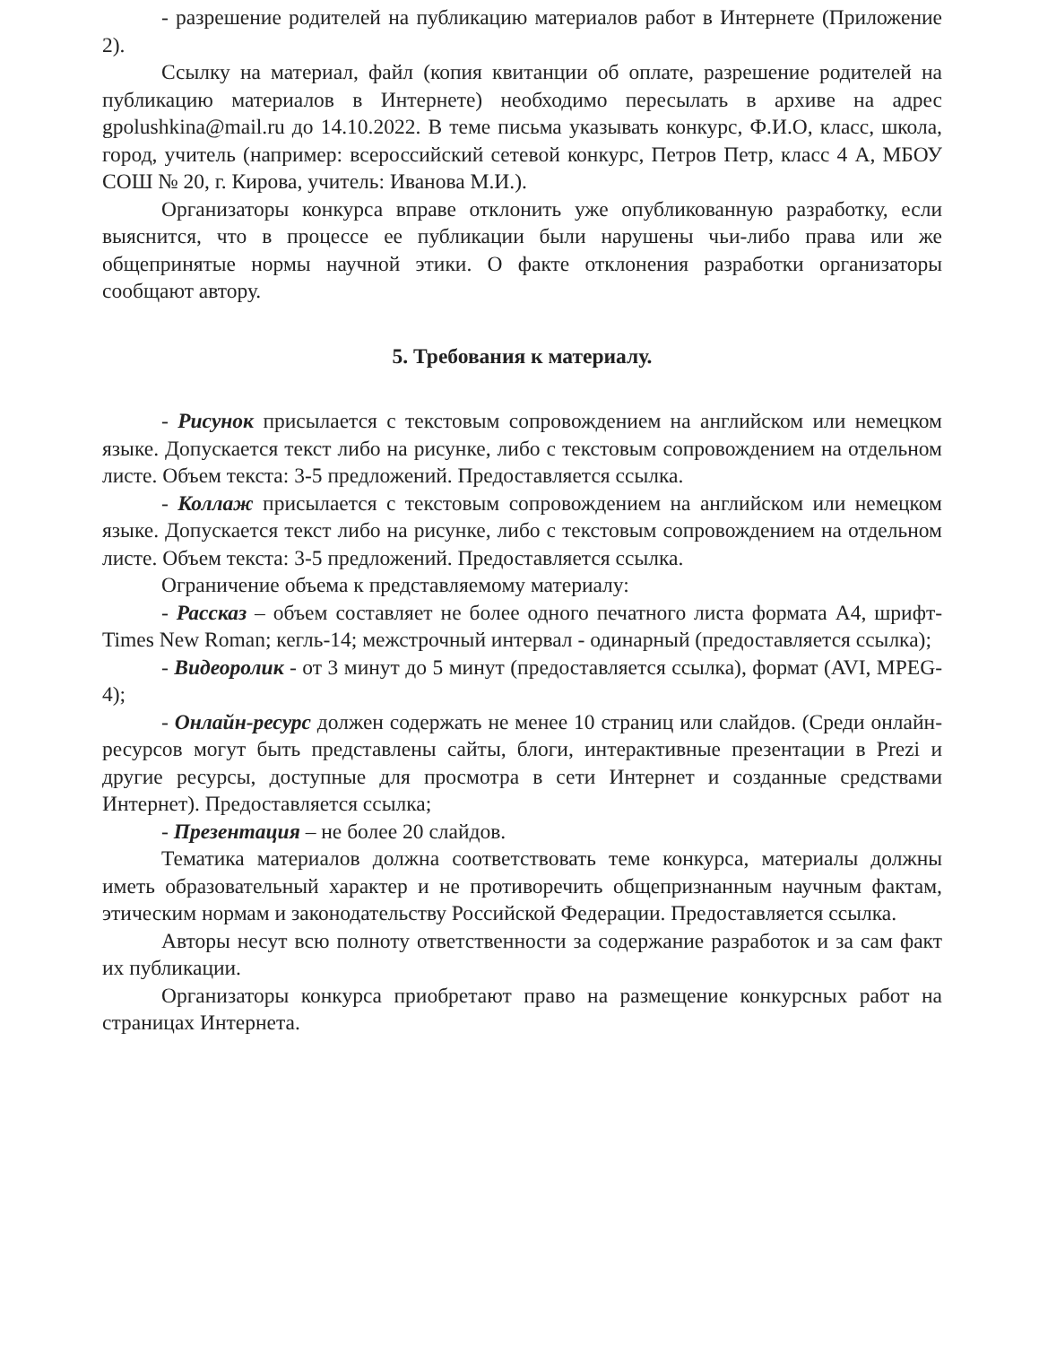- разрешение родителей на публикацию материалов работ в Интернете (Приложение 2).
Ссылку на материал, файл (копия квитанции об оплате, разрешение родителей на публикацию материалов в Интернете) необходимо пересылать в архиве на адрес gpolushkina@mail.ru до 14.10.2022. В теме письма указывать конкурс, Ф.И.О, класс, школа, город, учитель (например: всероссийский сетевой конкурс, Петров Петр, класс 4 А, МБОУ СОШ № 20, г. Кирова, учитель: Иванова М.И.).
Организаторы конкурса вправе отклонить уже опубликованную разработку, если выяснится, что в процессе ее публикации были нарушены чьи-либо права или же общепринятые нормы научной этики. О факте отклонения разработки организаторы сообщают автору.
5. Требования к материалу.
- Рисунок присылается с текстовым сопровождением на английском или немецком языке. Допускается текст либо на рисунке, либо с текстовым сопровождением на отдельном листе. Объем текста: 3-5 предложений. Предоставляется ссылка.
- Коллаж присылается с текстовым сопровождением на английском или немецком языке. Допускается текст либо на рисунке, либо с текстовым сопровождением на отдельном листе. Объем текста: 3-5 предложений. Предоставляется ссылка.
Ограничение объема к представляемому материалу:
- Рассказ – объем составляет не более одного печатного листа формата А4, шрифт-Times New Roman; кегль-14; межстрочный интервал - одинарный (предоставляется ссылка);
- Видеоролик - от 3 минут до 5 минут (предоставляется ссылка), формат (AVI, MPEG-4);
- Онлайн-ресурс должен содержать не менее 10 страниц или слайдов. (Среди онлайн-ресурсов могут быть представлены сайты, блоги, интерактивные презентации в Prezi и другие ресурсы, доступные для просмотра в сети Интернет и созданные средствами Интернет). Предоставляется ссылка;
- Презентация – не более 20 слайдов.
Тематика материалов должна соответствовать теме конкурса, материалы должны иметь образовательный характер и не противоречить общепризнанным научным фактам, этическим нормам и законодательству Российской Федерации. Предоставляется ссылка.
Авторы несут всю полноту ответственности за содержание разработок и за сам факт их публикации.
Организаторы конкурса приобретают право на размещение конкурсных работ на страницах Интернета.